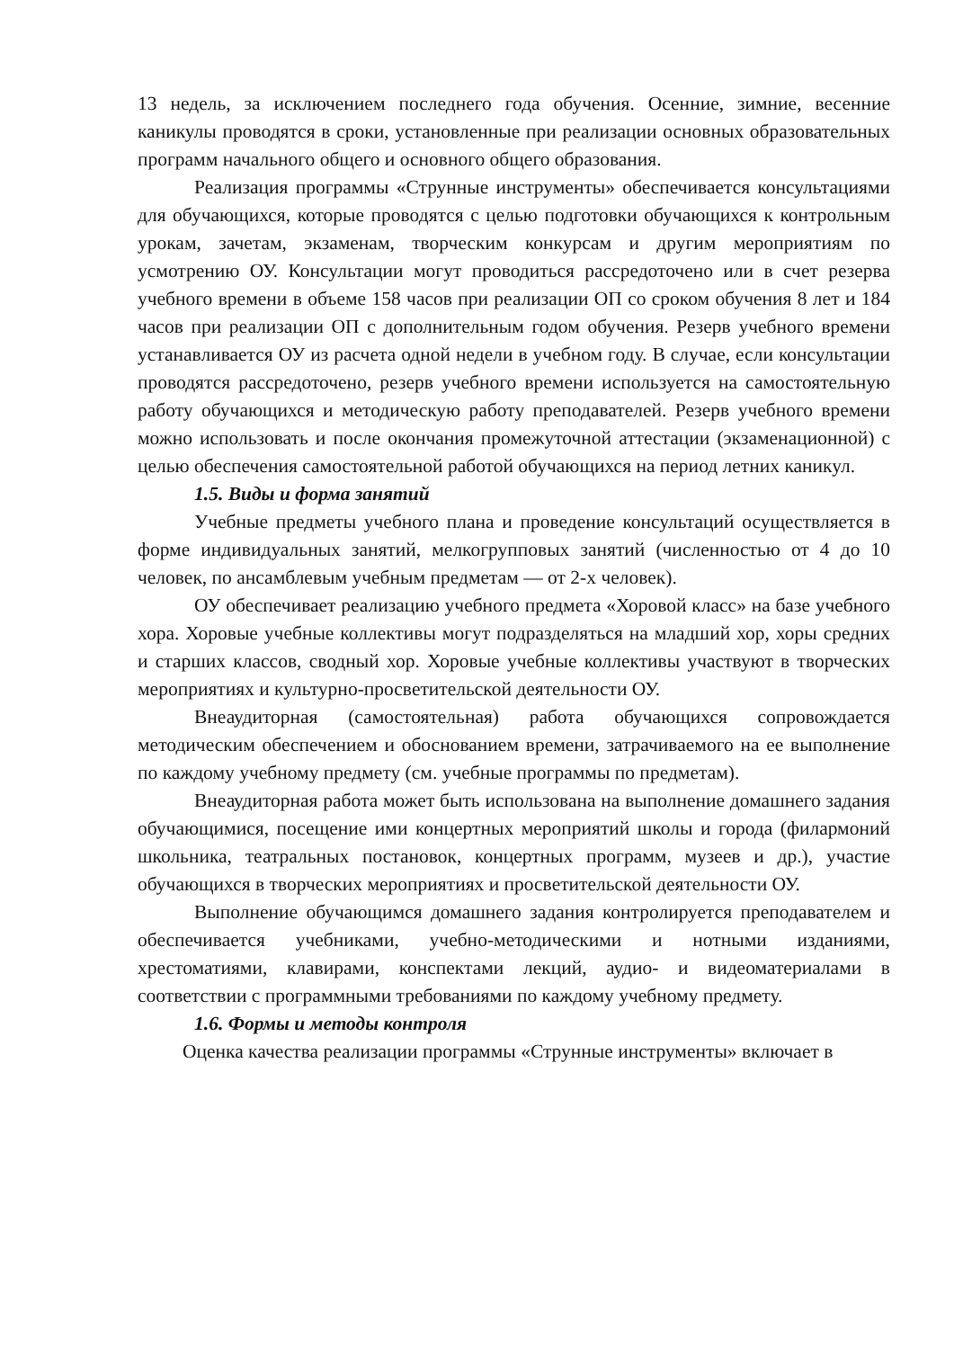13 недель, за исключением последнего года обучения. Осенние, зимние, весенние каникулы проводятся в сроки, установленные при реализации основных образовательных программ начального общего и основного общего образования.
Реализация программы «Струнные инструменты» обеспечивается консультациями для обучающихся, которые проводятся с целью подготовки обучающихся к контрольным урокам, зачетам, экзаменам, творческим конкурсам и другим мероприятиям по усмотрению ОУ. Консультации могут проводиться рассредоточено или в счет резерва учебного времени в объеме 158 часов при реализации ОП со сроком обучения 8 лет и 184 часов при реализации ОП с дополнительным годом обучения. Резерв учебного времени устанавливается ОУ из расчета одной недели в учебном году. В случае, если консультации проводятся рассредоточено, резерв учебного времени используется на самостоятельную работу обучающихся и методическую работу преподавателей. Резерв учебного времени можно использовать и после окончания промежуточной аттестации (экзаменационной) с целью обеспечения самостоятельной работой обучающихся на период летних каникул.
1.5. Виды и форма занятий
Учебные предметы учебного плана и проведение консультаций осуществляется в форме индивидуальных занятий, мелкогрупповых занятий (численностью от 4 до 10 человек, по ансамблевым учебным предметам — от 2-х человек).
ОУ обеспечивает реализацию учебного предмета «Хоровой класс» на базе учебного хора. Хоровые учебные коллективы могут подразделяться на младший хор, хоры средних и старших классов, сводный хор. Хоровые учебные коллективы участвуют в творческих мероприятиях и культурно-просветительской деятельности ОУ.
Внеаудиторная (самостоятельная) работа обучающихся сопровождается методическим обеспечением и обоснованием времени, затрачиваемого на ее выполнение по каждому учебному предмету (см. учебные программы по предметам).
Внеаудиторная работа может быть использована на выполнение домашнего задания обучающимися, посещение ими концертных мероприятий школы и города (филармоний школьника, театральных постановок, концертных программ, музеев и др.), участие обучающихся в творческих мероприятиях и просветительской деятельности ОУ.
Выполнение обучающимся домашнего задания контролируется преподавателем и обеспечивается учебниками, учебно-методическими и нотными изданиями, хрестоматиями, клавирами, конспектами лекций, аудио- и видеоматериалами в соответствии с программными требованиями по каждому учебному предмету.
1.6. Формы и методы контроля
Оценка качества реализации программы «Струнные инструменты» включает в